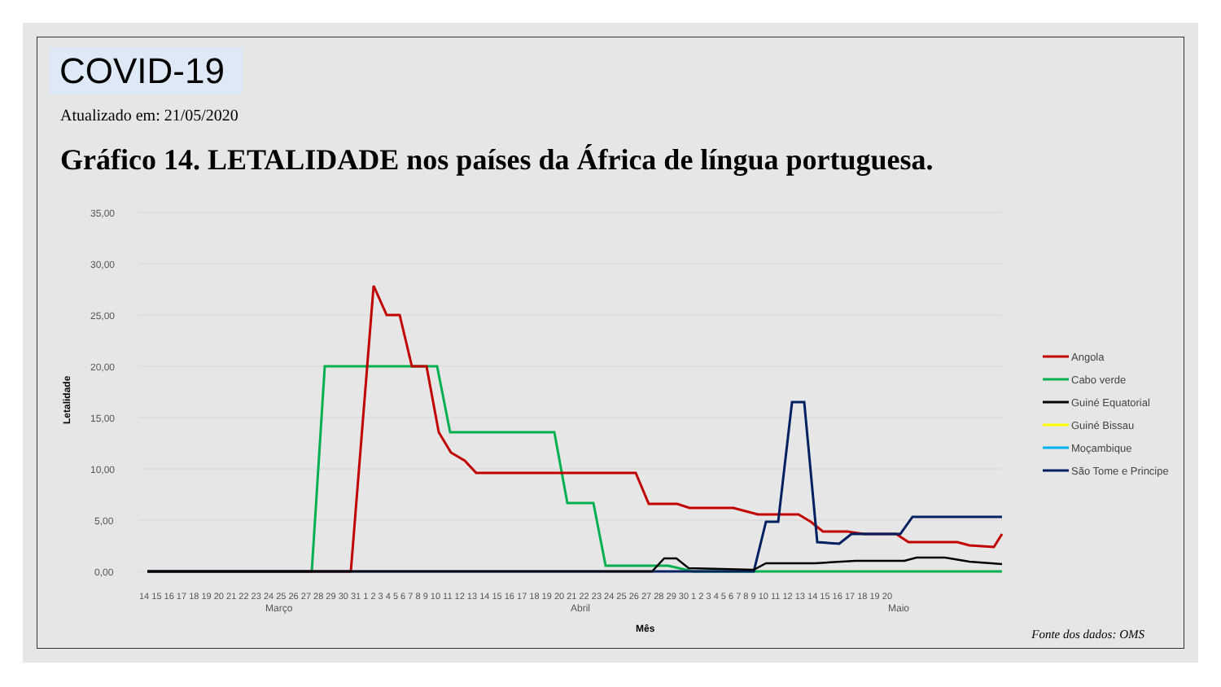COVID-19
Atualizado em: 21/05/2020
Gráfico 14. LETALIDADE nos países da África de língua portuguesa.
35,00
30,00
25,00
20,00
15,00
10,00
5,00
0,00
Letalidade
Mês
Março
Abril
Maio
14 15 16 17 18 19 20 21 22 23 24 25 26 27 28 29 30 31 1 2 3 4 5 6 7 8 9 10 11 12 13 14 15 16 17 18 19 20 21 22 23 24 25 26 27 28 29 30 1 2 3 4 5 6 7 8 9 10 11 12 13 14 15 16 17 18 19 20
Angola
Cabo verde
Guiné Equatorial
Guiné Bissau
Moçambique
São Tome e Principe
Fonte dos dados: OMS